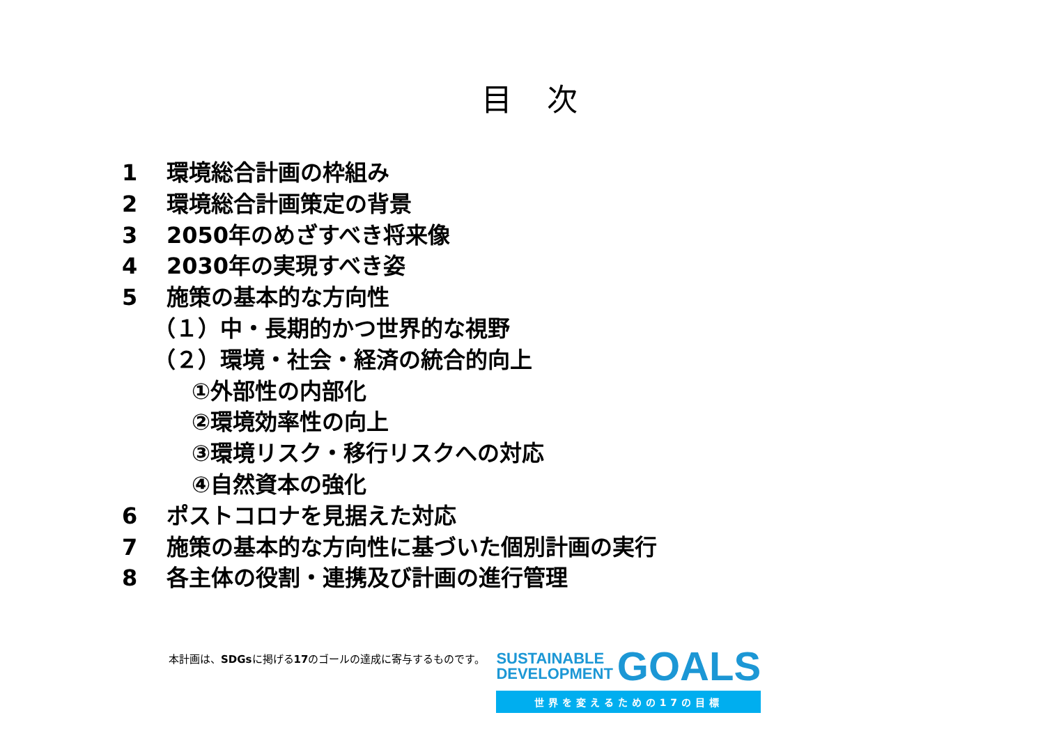目次
1 環境総合計画の枠組み
2 環境総合計画策定の背景
3 2050年のめざすべき将来像
4 2030年の実現すべき姿
5 施策の基本的な方向性
（１）中・長期的かつ世界的な視野
（２）環境・社会・経済の統合的向上
①外部性の内部化
②環境効率性の向上
③環境リスク・移行リスクへの対応
④自然資本の強化
6 ポストコロナを見据えた対応
7 施策の基本的な方向性に基づいた個別計画の実行
8 各主体の役割・連携及び計画の進行管理
本計画は、SDGsに掲げる17のゴールの達成に寄与するものです。
SUSTAINABLE
DEVELOPMENT GOALS
世界を変えるための17の目標